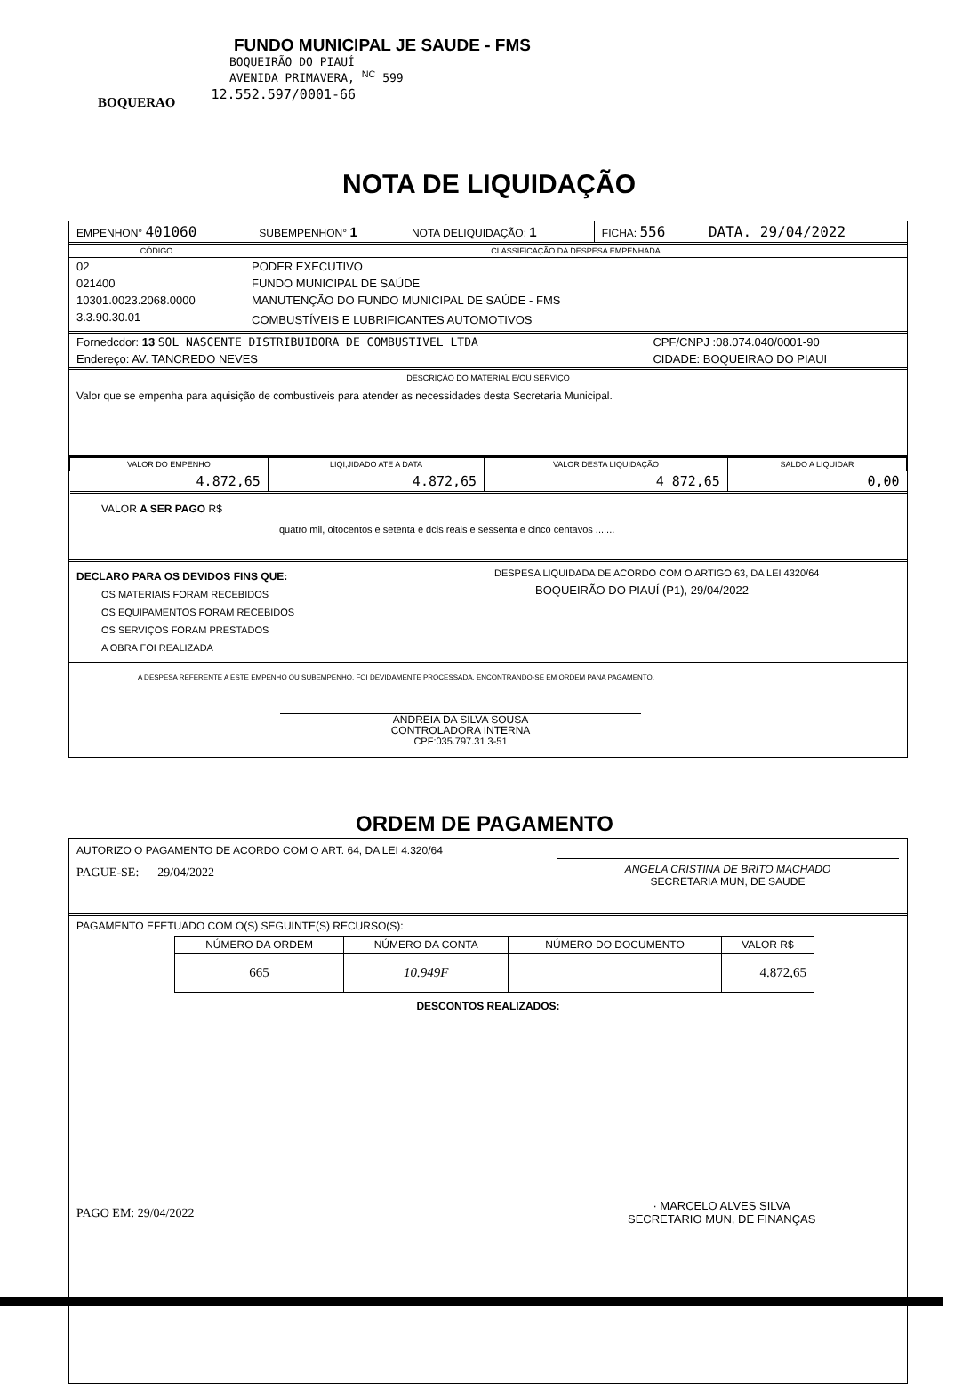FUNDO MUNICIPAL JE SAUDE - FMS
BOQUEIRÃO DO PIAUÍ
AVENIDA PRIMAVERA, <sup>NC</sup> 599
BOQUERAO 12.552.597/0001-66
NOTA DE LIQUIDAÇÃO
| EMPENHON° 401060 | SUBEMPENHON° 1 | NOTA DELIQUIDAÇÃO: 1 | FICHA: 556 | DATA. 29/04/2022 |
| CÓDIGO | CLASSIFICAÇÃO DA DESPESA EMPENHADA |
| --- | --- |
| 02 | PODER EXECUTIVO |
| 021400 | FUNDO MUNICIPAL DE SAÚDE |
| 10301.0023.2068.0000 | MANUTENÇÃO DO FUNDO MUNICIPAL DE SAÚDE - FMS |
| 3.3.90.30.01 | COMBUSTÍVEIS E LUBRIFICANTES AUTOMOTIVOS |
| Fornedcdor: 13 SOL NASCENTE DISTRIBUIDORA DE COMBUSTIVEL LTDA | CPF/CNPJ :08.074.040/0001-90 |
| Endereço: AV. TANCREDO NEVES | CIDADE: BOQUEIRAO DO PIAUI |
DESCRIÇÃO DO MATERIAL E/OU SERVIÇO
Valor que se empenha para aquisição de combustiveis para atender as necessidades desta Secretaria Municipal.
| VALOR DO EMPENHO | LIQI,JIDADO ATE A DATA | VALOR DESTA LIQUIDAÇÃO | SALDO A LIQUIDAR |
| --- | --- | --- | --- |
| 4.872,65 | 4.872,65 | 4 872,65 | 0,00 |
VALOR A SER PAGO R$
quatro mil, oitocentos e setenta e dcis reais e sessenta e cinco centavos .......
DECLARO PARA OS DEVIDOS FINS QUE:
OS MATERIAIS FORAM RECEBIDOS
OS EQUIPAMENTOS FORAM RECEBIDOS
OS SERVIÇOS FORAM PRESTADOS
A OBRA FOI REALIZADA
DESPESA LIQUIDADA DE ACORDO COM O ARTIGO 63, DA LEI 4320/64
BOQUEIRÃO DO PIAUÍ (P1), 29/04/2022
A DESPESA REFERENTE A ESTE EMPENHO OU SUBEMPENHO, FOI DEVIDAMENTE PROCESSADA. ENCONTRANDO-SE EM ORDEM PANA PAGAMENTO.
ANDREIA DA SILVA SOUSA
CONTROLADORA INTERNA
CPF:035.797.31 3-51
ORDEM DE PAGAMENTO
AUTORIZO O PAGAMENTO DE ACORDO COM O ART. 64, DA LEI 4.320/64
PAGUE-SE: 29/04/2022 ANGELA CRISTINA DE BRITO MACHADO
SECRETARIA MUN, DE SAUDE
PAGAMENTO EFETUADO COM O(S) SEGUINTE(S) RECURSO(S):
| NÚMERO DA ORDEM | NÚMERO DA CONTA | NÚMERO DO DOCUMENTO | VALOR R$ |
| --- | --- | --- | --- |
| 665 | 10.949F | | 4.872,65 |
DESCONTOS REALIZADOS:
PAGO EM: 29/04/2022 · MARCELO ALVES SILVA
SECRETARIO MUN, DE FINANÇAS